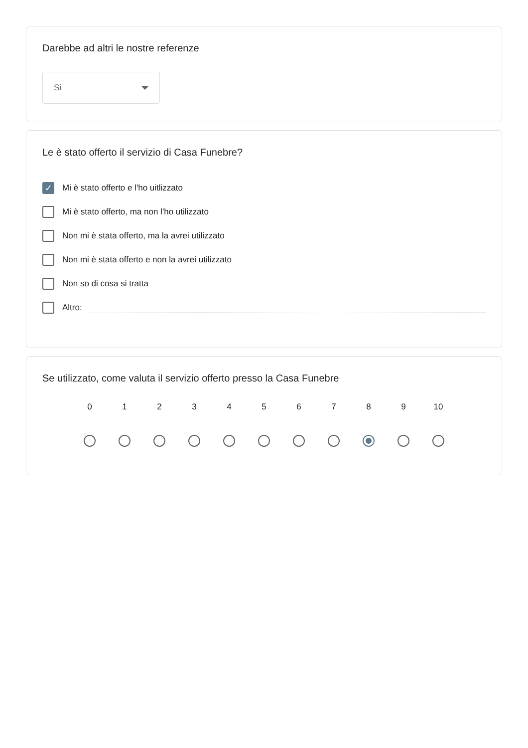Darebbe ad altri le nostre referenze
Sì
Le è stato offerto il servizio di Casa Funebre?
✓ Mi è stato offerto e l'ho uitlizzato
Mi è stato offerto, ma non l'ho utilizzato
Non mi è stata offerto, ma la avrei utilizzato
Non mi è stata offerto e non la avrei utilizzato
Non so di cosa si tratta
Altro:
Se utilizzato, come valuta il servizio offerto presso la Casa Funebre
0 1 2 3 4 5 6 7 8 9 10